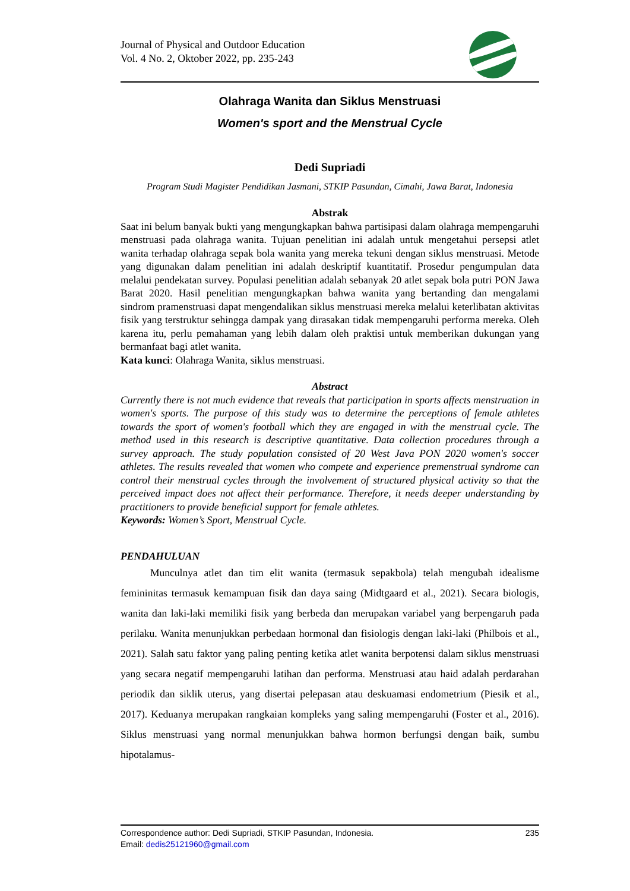Journal of Physical and Outdoor Education
Vol. 4 No. 2, Oktober 2022, pp. 235-243
Olahraga Wanita dan Siklus Menstruasi
Women's sport and the Menstrual Cycle
Dedi Supriadi
Program Studi Magister Pendidikan Jasmani, STKIP Pasundan, Cimahi, Jawa Barat, Indonesia
Abstrak
Saat ini belum banyak bukti yang mengungkapkan bahwa partisipasi dalam olahraga mempengaruhi menstruasi pada olahraga wanita. Tujuan penelitian ini adalah untuk mengetahui persepsi atlet wanita terhadap olahraga sepak bola wanita yang mereka tekuni dengan siklus menstruasi. Metode yang digunakan dalam penelitian ini adalah deskriptif kuantitatif. Prosedur pengumpulan data melalui pendekatan survey. Populasi penelitian adalah sebanyak 20 atlet sepak bola putri PON Jawa Barat 2020. Hasil penelitian mengungkapkan bahwa wanita yang bertanding dan mengalami sindrom pramenstruasi dapat mengendalikan siklus menstruasi mereka melalui keterlibatan aktivitas fisik yang terstruktur sehingga dampak yang dirasakan tidak mempengaruhi performa mereka. Oleh karena itu, perlu pemahaman yang lebih dalam oleh praktisi untuk memberikan dukungan yang bermanfaat bagi atlet wanita.
Kata kunci: Olahraga Wanita, siklus menstruasi.
Abstract
Currently there is not much evidence that reveals that participation in sports affects menstruation in women's sports. The purpose of this study was to determine the perceptions of female athletes towards the sport of women's football which they are engaged in with the menstrual cycle. The method used in this research is descriptive quantitative. Data collection procedures through a survey approach. The study population consisted of 20 West Java PON 2020 women's soccer athletes. The results revealed that women who compete and experience premenstrual syndrome can control their menstrual cycles through the involvement of structured physical activity so that the perceived impact does not affect their performance. Therefore, it needs deeper understanding by practitioners to provide beneficial support for female athletes.
Keywords: Women’s Sport, Menstrual Cycle.
PENDAHULUAN
Munculnya atlet dan tim elit wanita (termasuk sepakbola) telah mengubah idealisme femininitas termasuk kemampuan fisik dan daya saing (Midtgaard et al., 2021). Secara biologis, wanita dan laki-laki memiliki fisik yang berbeda dan merupakan variabel yang berpengaruh pada perilaku. Wanita menunjukkan perbedaan hormonal dan fisiologis dengan laki-laki (Philbois et al., 2021). Salah satu faktor yang paling penting ketika atlet wanita berpotensi dalam siklus menstruasi yang secara negatif mempengaruhi latihan dan performa. Menstruasi atau haid adalah perdarahan periodik dan siklik uterus, yang disertai pelepasan atau deskuamasi endometrium (Piesik et al., 2017). Keduanya merupakan rangkaian kompleks yang saling mempengaruhi (Foster et al., 2016). Siklus menstruasi yang normal menunjukkan bahwa hormon berfungsi dengan baik, sumbu hipotalamus-
Correspondence author: Dedi Supriadi, STKIP Pasundan, Indonesia. 235
Email: dedis25121960@gmail.com